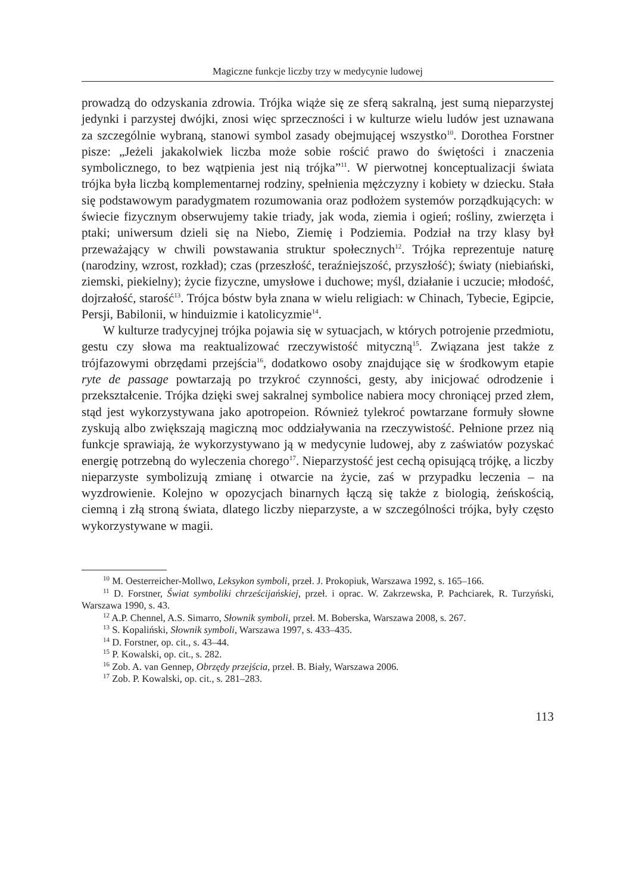Magiczne funkcje liczby trzy w medycynie ludowej
prowadzą do odzyskania zdrowia. Trójka wiąże się ze sferą sakralną, jest sumą nieparzystej jedynki i parzystej dwójki, znosi więc sprzeczności i w kulturze wielu ludów jest uznawana za szczególnie wybraną, stanowi symbol zasady obejmującej wszystko<sup>10</sup>. Dorothea Forstner pisze: „Jeżeli jakakolwiek liczba może sobie rościć prawo do świętości i znaczenia symbolicznego, to bez wątpienia jest nią trójka”<sup>11</sup>. W pierwotnej konceptualizacji świata trójka była liczbą komplementarnej rodziny, spełnienia mężczyzny i kobiety w dziecku. Stała się podstawowym paradygmatem rozumowania oraz podłożem systemów porządkujących: w świecie fizycznym obserwujemy takie triady, jak woda, ziemia i ogień; rośliny, zwierzęta i ptaki; uniwersum dzieli się na Niebo, Ziemię i Podziemia. Podział na trzy klasy był przeważający w chwili powstawania struktur społecznych<sup>12</sup>. Trójka reprezentuje naturę (narodziny, wzrost, rozkład); czas (przeszłość, teraźniejszość, przyszłość); światy (niebiański, ziemski, piekielny); życie fizyczne, umysłowe i duchowe; myśl, działanie i uczucie; młodość, dojrzałość, starość<sup>13</sup>. Trójca bóstw była znana w wielu religiach: w Chinach, Tybecie, Egipcie, Persji, Babilonii, w hinduizmie i katolicyzmie<sup>14</sup>.
W kulturze tradycyjnej trójka pojawia się w sytuacjach, w których potrojenie przedmiotu, gestu czy słowa ma reaktualizować rzeczywistość mityczną<sup>15</sup>. Związana jest także z trójfazowymi obrzędami przejścia<sup>16</sup>, dodatkowo osoby znajdujące się w środkowym etapie ryte de passage powtarzają po trzykroć czynności, gesty, aby inicjować odrodzenie i przekształcenie. Trójka dzięki swej sakralnej symbolice nabiera mocy chroniącej przed złem, stąd jest wykorzystywana jako apotropeion. Również tylekroć powtarzane formuły słowne zyskują albo zwiększają magiczną moc oddziaływania na rzeczywistość. Pełnione przez nią funkcje sprawiają, że wykorzystywano ją w medycynie ludowej, aby z zaświatów pozyskać energię potrzebną do wyleczenia chorego<sup>17</sup>. Nieparzystość jest cechą opisującą trójkę, a liczby nieparzyste symbolizują zmianę i otwarcie na życie, zaś w przypadku leczenia – na wyzdrowienie. Kolejno w opozycjach binarnych łączą się także z biologią, żeńskością, ciemną i złą stroną świata, dlatego liczby nieparzyste, a w szczególności trójka, były często wykorzystywane w magii.
<sup>10</sup> M. Oesterreicher-Mollwo, Leksykon symboli, przeł. J. Prokopiuk, Warszawa 1992, s. 165–166.
<sup>11</sup> D. Forstner, Świat symboliki chrześcijańskiej, przeł. i oprac. W. Zakrzewska, P. Pachciarek, R. Turzyński, Warszawa 1990, s. 43.
<sup>12</sup> A.P. Chennel, A.S. Simarro, Słownik symboli, przeł. M. Boberska, Warszawa 2008, s. 267.
<sup>13</sup> S. Kopaliński, Słownik symboli, Warszawa 1997, s. 433–435.
<sup>14</sup> D. Forstner, op. cit., s. 43–44.
<sup>15</sup> P. Kowalski, op. cit., s. 282.
<sup>16</sup> Zob. A. van Gennep, Obrzędy przejścia, przeł. B. Biały, Warszawa 2006.
<sup>17</sup> Zob. P. Kowalski, op. cit., s. 281–283.
113